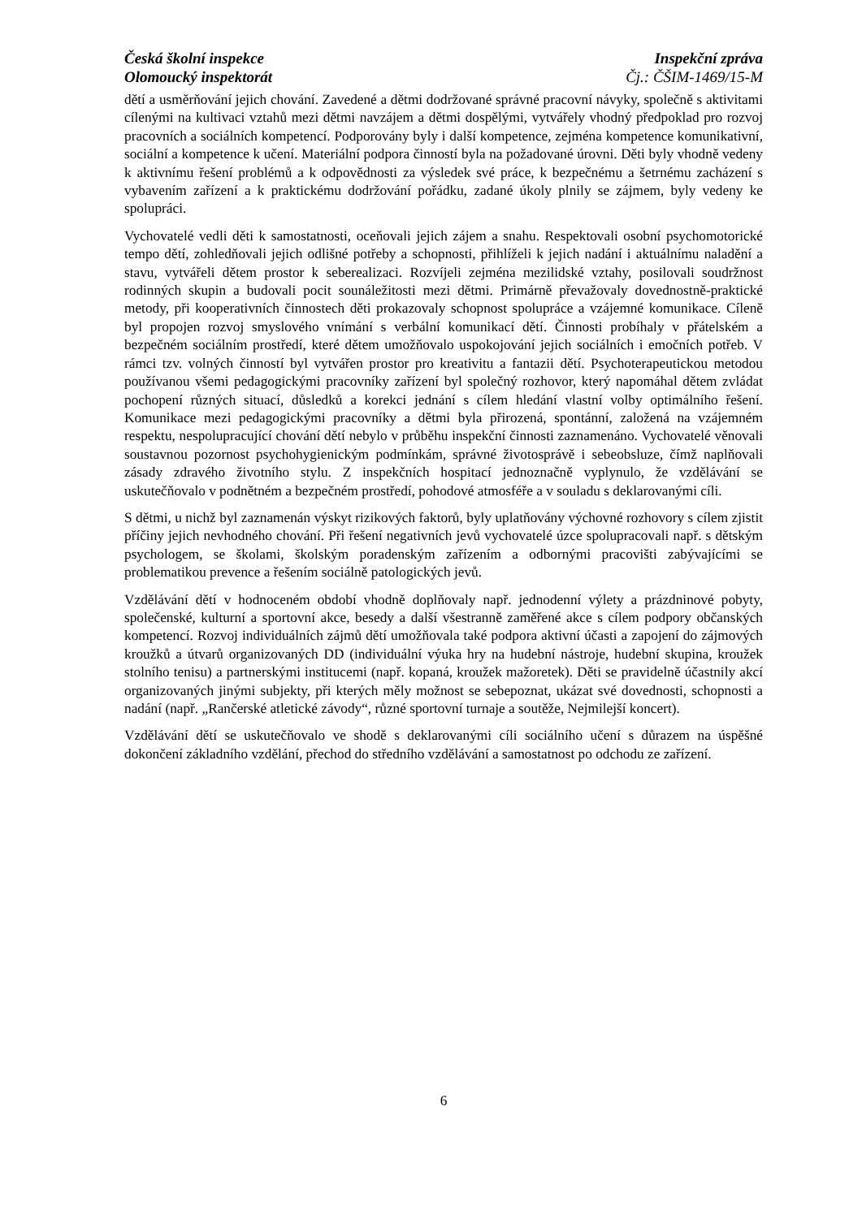Česká školní inspekce
Olomoucký inspektorát
Inspekční zpráva
Čj.: ČŠIM-1469/15-M
dětí a usměrňování jejich chování. Zavedené a dětmi dodržované správné pracovní návyky, společně s aktivitami cílenými na kultivaci vztahů mezi dětmi navzájem a dětmi dospělými, vytvářely vhodný předpoklad pro rozvoj pracovních a sociálních kompetencí. Podporovány byly i další kompetence, zejména kompetence komunikativní, sociální a kompetence k učení. Materiální podpora činností byla na požadované úrovni. Děti byly vhodně vedeny k aktivnímu řešení problémů a k odpovědnosti za výsledek své práce, k bezpečnému a šetrnému zacházení s vybavením zařízení a k praktickému dodržování pořádku, zadané úkoly plnily se zájmem, byly vedeny ke spolupráci.
Vychovatelé vedli děti k samostatnosti, oceňovali jejich zájem a snahu. Respektovali osobní psychomotorické tempo dětí, zohledňovali jejich odlišné potřeby a schopnosti, přihlíželi k jejich nadání i aktuálnímu naladění a stavu, vytvářeli dětem prostor k seberealizaci. Rozvíjeli zejména mezilidské vztahy, posilovali soudržnost rodinných skupin a budovali pocit sounáležitosti mezi dětmi. Primárně převažovaly dovednostně-praktické metody, při kooperativních činnostech děti prokazovaly schopnost spolupráce a vzájemné komunikace. Cíleně byl propojen rozvoj smyslového vnímání s verbální komunikací dětí. Činnosti probíhaly v přátelském a bezpečném sociálním prostředí, které dětem umožňovalo uspokojování jejich sociálních i emočních potřeb. V rámci tzv. volných činností byl vytvářen prostor pro kreativitu a fantazii dětí. Psychoterapeutickou metodou používanou všemi pedagogickými pracovníky zařízení byl společný rozhovor, který napomáhal dětem zvládat pochopení různých situací, důsledků a korekci jednání s cílem hledání vlastní volby optimálního řešení. Komunikace mezi pedagogickými pracovníky a dětmi byla přirozená, spontánní, založená na vzájemném respektu, nespolupracující chování dětí nebylo v průběhu inspekční činnosti zaznamenáno. Vychovatelé věnovali soustavnou pozornost psychohygienickým podmínkám, správné životosprávě i sebeobsluze, čímž naplňovali zásady zdravého životního stylu. Z inspekčních hospitací jednoznačně vyplynulo, že vzdělávání se uskutečňovalo v podnětném a bezpečném prostředí, pohodové atmosféře a v souladu s deklarovanými cíli.
S dětmi, u nichž byl zaznamenán výskyt rizikových faktorů, byly uplatňovány výchovné rozhovory s cílem zjistit příčiny jejich nevhodného chování. Při řešení negativních jevů vychovatelé úzce spolupracovali např. s dětským psychologem, se školami, školským poradenským zařízením a odbornými pracovišti zabývajícími se problematikou prevence a řešením sociálně patologických jevů.
Vzdělávání dětí v hodnoceném období vhodně doplňovaly např. jednodenní výlety a prázdninové pobyty, společenské, kulturní a sportovní akce, besedy a další všestranně zaměřené akce s cílem podpory občanských kompetencí. Rozvoj individuálních zájmů dětí umožňovala také podpora aktivní účasti a zapojení do zájmových kroužků a útvarů organizovaných DD (individuální výuka hry na hudební nástroje, hudební skupina, kroužek stolního tenisu) a partnerskými institucemi (např. kopaná, kroužek mažoretek). Děti se pravidelně účastnily akcí organizovaných jinými subjekty, při kterých měly možnost se sebepoznat, ukázat své dovednosti, schopnosti a nadání (např. „Rančerské atletické závody“, různé sportovní turnaje a soutěže, Nejmilejší koncert).
Vzdělávání dětí se uskutečňovalo ve shodě s deklarovanými cíli sociálního učení s důrazem na úspěšné dokončení základního vzdělání, přechod do středního vzdělávání a samostatnost po odchodu ze zařízení.
6